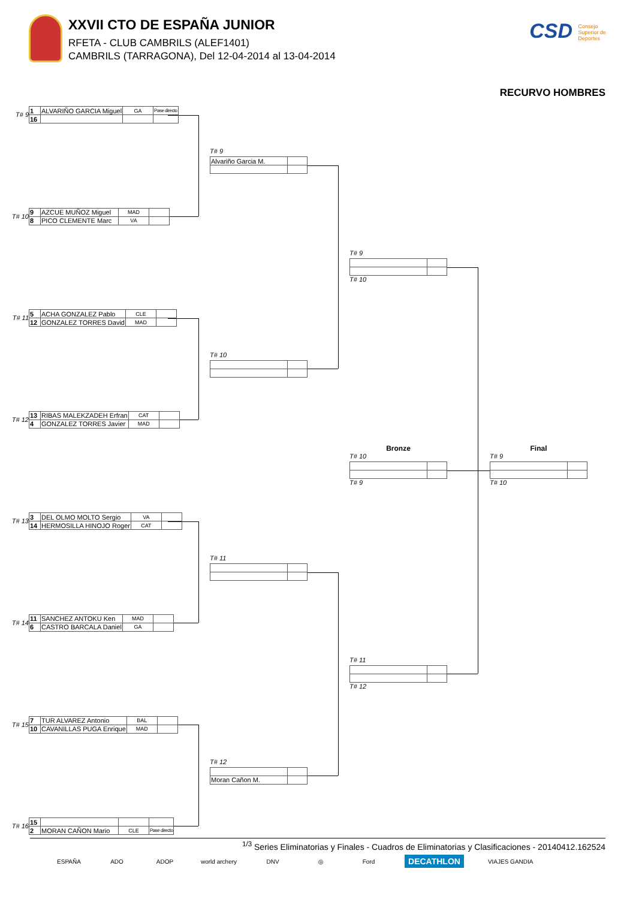XXVII CTO DE ESPAÑA JUNIOR
RFETA - CLUB CAMBRILS (ALEF1401)
CAMBRILS (TARRAGONA), Del 12-04-2014 al 13-04-2014
CSD Consejo
Superior de
Deportes
RECURVO HOMBRES
T# 9
| 1 | ALVARIÑO GARCIA Miguel | GA | Pase directo |
| 16 | | | |
T# 10
| 9 | AZCUE MUÑOZ Miguel | MAD | |
| 8 | PICO CLEMENTE Marc | VA | |
T# 11
| 5 | ACHA GONZALEZ Pablo | CLE | |
| 12 | GONZALEZ TORRES David | MAD | |
T# 12
| 13 | RIBAS MALEKZADEH Erfran | CAT | |
| 4 | GONZALEZ TORRES Javier | MAD | |
T# 13
| 3 | DEL OLMO MOLTO Sergio | VA | |
| 14 | HERMOSILLA HINOJO Roger | CAT | |
T# 14
| 11 | SANCHEZ ANTOKU Ken | MAD | |
| 6 | CASTRO BARCALA Daniel | GA | |
T# 15
| 7 | TUR ALVAREZ Antonio | BAL | |
| 10 | CAVANILLAS PUGA Enrique | MAD | |
T# 16
| 15 | | | |
| 2 | MORAN CAÑON Mario | CLE | Pase directo |
T# 9
| Alvariño Garcia M. | |
T# 10
T# 11
T# 12
| Moran Cañon M. | |
T# 9
T# 10
Bronze
T# 10
T# 9
T# 11
T# 12
Final
T# 9
T# 10
<sup>1/3</sup> Series Eliminatorias y Finales - Cuadros de Eliminatorias y Clasificaciones - 20140412.162524
ESPAÑA ADO ADOP world archery DNV ◎ Ford
DECATHLON
VIAJES GANDIA